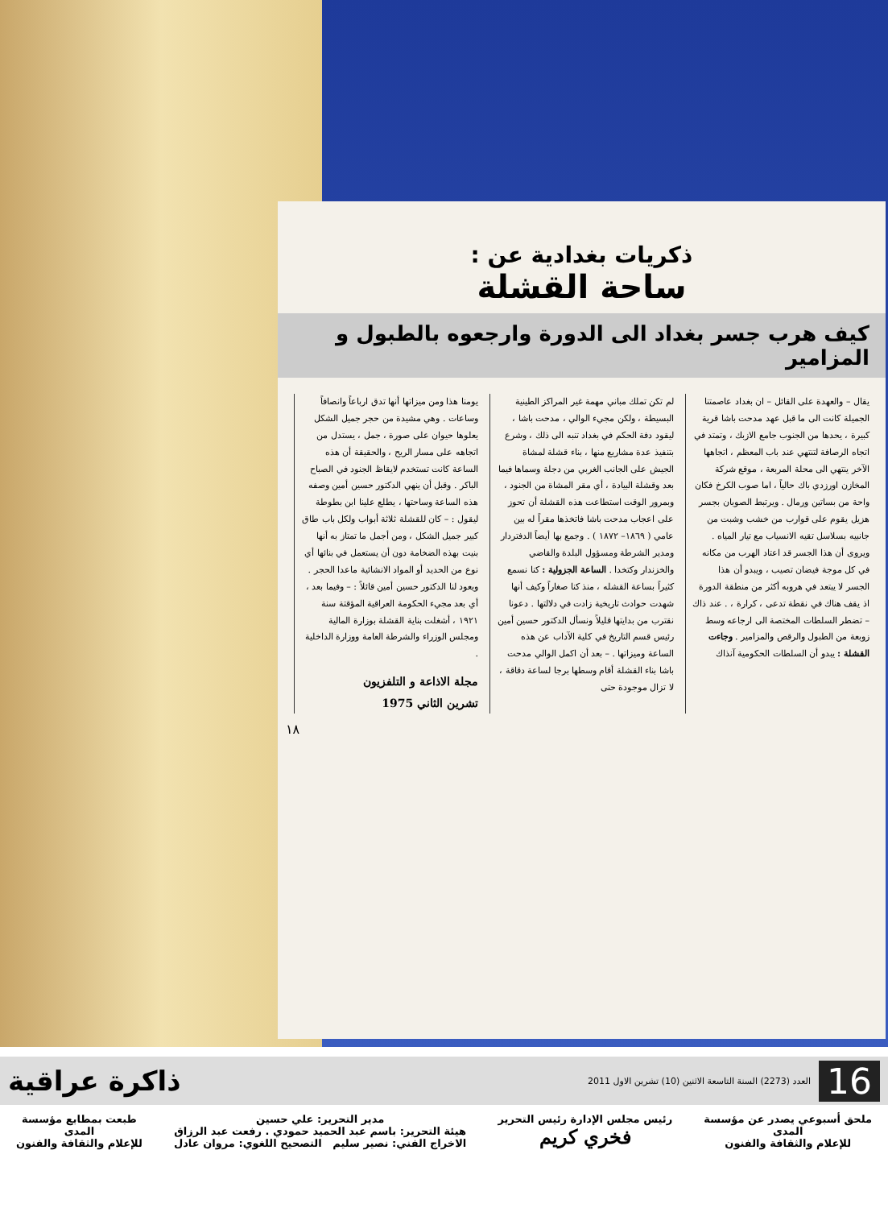ذكريات بغدادية عن :
ساحة القشلة
كيف هرب جسر بغداد الى الدورة وارجعوه بالطبول و المزامير
يقال – والعهدة على القائل – ان بغداد عاصمتنا الجميلة كانت الى ما قبل عهد مدحت باشا قرية كبيرة ، يحدها من الجنوب جامع الازبك ، وتمتد في اتجاه الرصافة لتنتهي عند باب المعظم ، اتجاهها الآخر ينتهي الى محلة المربعة ، موقع شركة المخازن اورزدي باك حالياً ، اما صوب الكرخ فكان واحة من بساتين ورمال . ويرتبط الصوبان بجسر هزيل يقوم على قوارب من خشب وشبت من جانبيه بسلاسل تقيه الانسياب مع تيار المياه . ويروى أن هذا الجسر قد اعتاد الهرب من مكانه في كل موجة فيضان تصيب ، ويبدو أن هذا الجسر لا يبتعد في هروبه أكثر من منطقة الدورة اذ يقف هناك في نقطة تدعى ، كرارة ، . عند ذاك – تضطر السلطات المختصة الى ارجاعه وسط زوبعة من الطبول والرقص والمزامير . وجاءت القشلة : يبدو أن السلطات الحكومية آنذاك
لم تكن تملك مباني مهمة غير المراكز الطينية البسيطة ، ولكن مجيء الوالي ، مدحت باشا ، ليقود دفة الحكم في بغداد تنبه الى ذلك ، وشرع بتنفيذ عدة مشاريع منها ، بناء قشلة لمشاة الجيش على الجانب الغربي من دجلة وسماها فيما بعد وقشلة البيادة ، أي مقر المشاة من الجنود ، وبمرور الوقت استطاعت هذه القشلة أن تحوز على اعجاب مدحت باشا فاتخذها مقراً له بين عامي ( ١٨٦٩– ١٨٧٢ ) . وجمع بها أيضاً الدفتردار ومدير الشرطة ومسؤول البلدة والقاضي والخزندار وكتخدا . الساعة الجزولية : كنا نسمع كثيراً بساعة القشله ، منذ كنا صغاراً وكيف أنها شهدت حوادث تاريخية زادت في دلالتها . دعونا نقترب من بدايتها قليلاً ونسأل الدكتور حسين أمين رئيس قسم التاريخ في كلية الآداب عن هذه الساعة وميزاتها . – بعد أن اكمل الوالي مدحت باشا بناء القشلة أقام وسطها برجا لساعة دقاقة ، لا تزال موجودة حتى
يومنا هذا ومن ميزاتها أنها تدق ارباعاً وانصافاً وساعات . وهي مشيدة من حجر جميل الشكل يعلوها حيوان على صورة ، جمل ، يستدل من اتجاهه على مسار الريح ، والحقيقة أن هذه الساعة كانت تستخدم لايقاظ الجنود في الصباح الباكر . وقبل أن ينهي الدكتور حسين أمين وصفه هذه الساعة وساحتها ، يطلع علينا ابن بطوطة ليقول : – كان للقشلة ثلاثة أبواب ولكل باب طاق كبير جميل الشكل ، ومن أجمل ما تمتاز به أنها بنيت بهذه الضخامة دون أن يستعمل في بنائها أي نوع من الحديد أو المواد الانشائية ماعدا الحجر . ويعود لنا الدكتور حسين أمين قائلاً : – وفيما بعد ، أي بعد مجيء الحكومة العراقية المؤقتة سنة ١٩٢١ ، أشغلت بناية القشلة بوزارة المالية ومجلس الوزراء والشرطة العامة ووزارة الداخلية .
مجلة الاذاعة و التلفزيون
تشرين الثاني 1975
١٨
16 العدد (2273) السنة التاسعة الاثنين (10) تشرين الاول 2011 ذاكرة عراقية
ملحق أسبوعي يصدر عن مؤسسة
المدى
للإعلام والثقافة والفنون
رئيس مجلس الإدارة رئيس التحرير
فخري كريم
مدير التحرير: علي حسين
هيئة التحرير: باسم عبد الحميد حمودي . رفعت عبد الرزاق
الاخراج الفني: نصير سليم التصحيح اللغوي: مروان عادل
طبعت بمطابع مؤسسة
المدى
للإعلام والثقافة والفنون